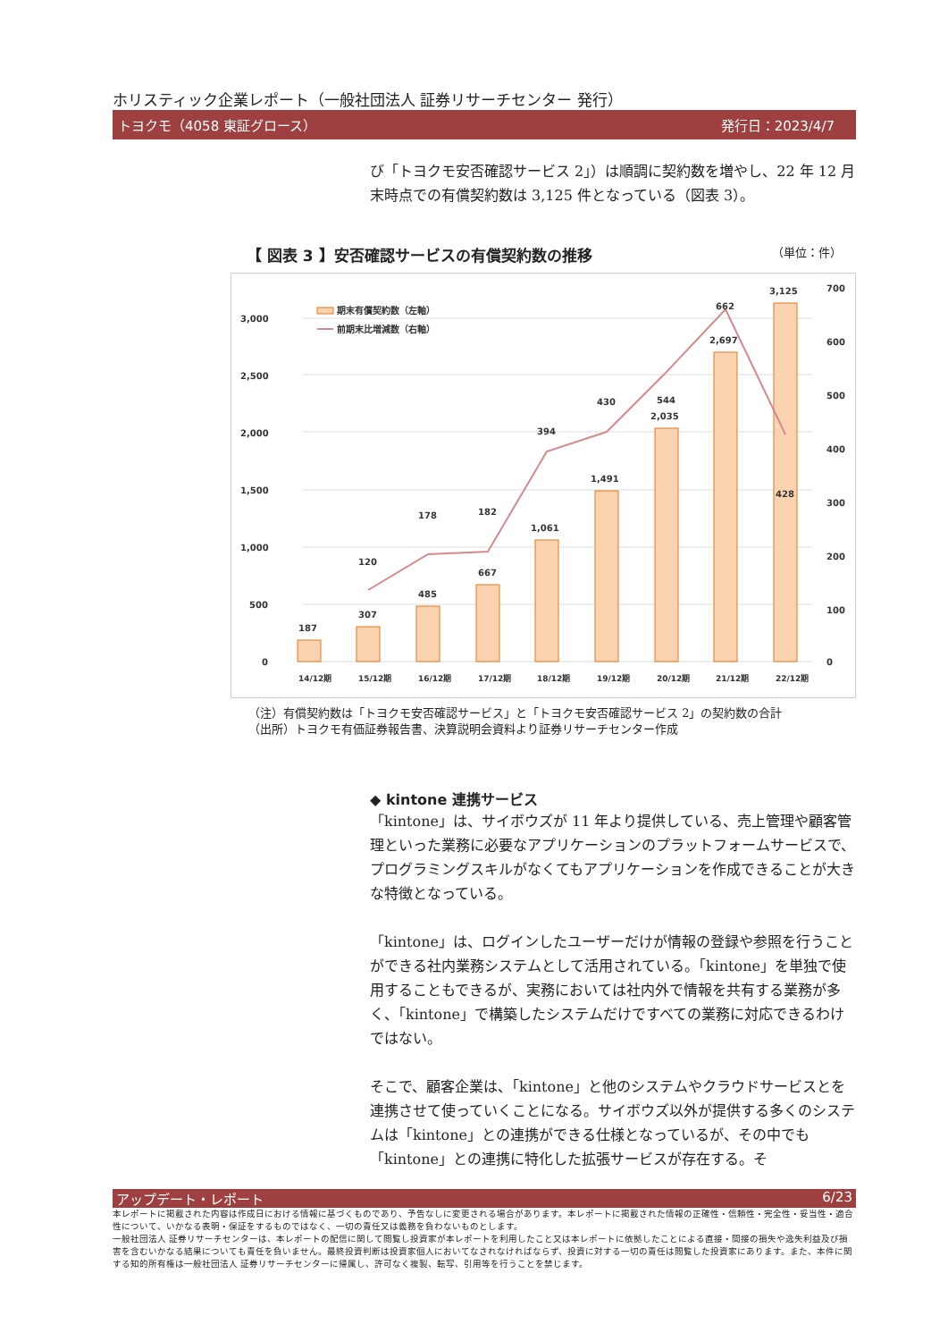ホリスティック企業レポート（一般社団法人 証券リサーチセンター 発行）
トヨクモ（4058 東証グロース） 発行日：2023/4/7
び「トヨクモ安否確認サービス 2」）は順調に契約数を増やし、22 年 12 月末時点での有償契約数は 3,125 件となっている（図表 3）。
【 図表 3 】安否確認サービスの有償契約数の推移 （単位：件）
3,000
2,500
2,000
1,500
1,000
500
0
700
600
500
400
300
200
100
0
期末有償契約数（左軸）
前期末比増減数（右軸）
187
307
485
667
1,061
1,491
2,035
2,697
3,125
120
178
182
394
430
544
662
428
14/12期
15/12期
16/12期
17/12期
18/12期
19/12期
20/12期
21/12期
22/12期
（注）有償契約数は「トヨクモ安否確認サービス」と「トヨクモ安否確認サービス 2」の契約数の合計
（出所）トヨクモ有価証券報告書、決算説明会資料より証券リサーチセンター作成
◆ kintone 連携サービス
「kintone」は、サイボウズが 11 年より提供している、売上管理や顧客管理といった業務に必要なアプリケーションのプラットフォームサービスで、プログラミングスキルがなくてもアプリケーションを作成できることが大きな特徴となっている。
「kintone」は、ログインしたユーザーだけが情報の登録や参照を行うことができる社内業務システムとして活用されている。「kintone」を単独で使用することもできるが、実務においては社内外で情報を共有する業務が多く、「kintone」で構築したシステムだけですべての業務に対応できるわけではない。
そこで、顧客企業は、「kintone」と他のシステムやクラウドサービスとを連携させて使っていくことになる。サイボウズ以外が提供する多くのシステムは「kintone」との連携ができる仕様となっているが、その中でも「kintone」との連携に特化した拡張サービスが存在する。そ
アップデート・レポート 6/23
本レポートに掲載された内容は作成日における情報に基づくものであり、予告なしに変更される場合があります。本レポートに掲載された情報の正確性・信頼性・完全性・妥当性・適合性について、いかなる表明・保証をするものではなく、一切の責任又は義務を負わないものとします。
一般社団法人 証券リサーチセンターは、本レポートの配信に関して閲覧し投資家が本レポートを利用したこと又は本レポートに依拠したことによる直接・間接の損失や逸失利益及び損害を含むいかなる結果についても責任を負いません。最終投資判断は投資家個人においてなされなければならず、投資に対する一切の責任は閲覧した投資家にあります。また、本件に関する知的所有権は一般社団法人 証券リサーチセンターに帰属し、許可なく複製、転写、引用等を行うことを禁じます。